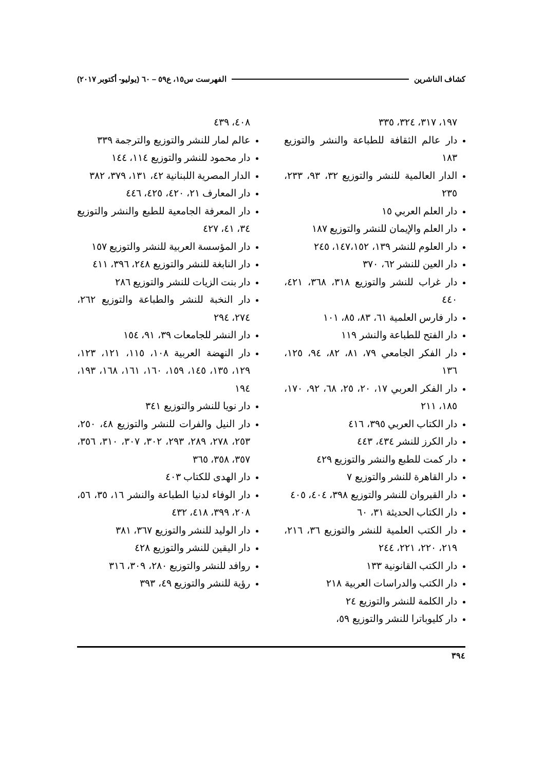كشاف الناشرين الفهرست س١٥، ع٥٩ – ٦٠ (يوليو- أكتوبر ٢٠١٧)
١٩٧، ٣١٧، ٣٢٤، ٣٣٥
دار عالم الثقافة للطباعة والنشر والتوزيع ١٨٣
الدار العالمية للنشر والتوزيع ٣٢، ٩٣، ٢٣٣، ٢٣٥
دار العلم العربي ١٥
دار العلم والإيمان للنشر والتوزيع ١٨٧
دار العلوم للنشر ١٣٩، ١٤٧،١٥٢، ٢٤٥
دار العين للنشر ٦٢، ٣٧٠
دار غراب للنشر والتوزيع ٣١٨، ٣٦٨، ٤٢١، ٤٤٠
دار فارس العلمية ٦١، ٨٣، ٨٥، ١٠١
دار الفتح للطباعة والنشر ١١٩
دار الفكر الجامعي ٧٩، ٨١، ٨٢، ٩٤، ١٢٥، ١٣٦
دار الفكر العربي ١٧، ٢٠، ٢٥، ٦٨، ٩٢، ١٧٠، ١٨٥، ٢١١
دار الكتاب العربي ٣٩٥، ٤١٦
دار الكرز للنشر ٤٣٤، ٤٤٣
دار كمت للطبع والنشر والتوزيع ٤٢٩
دار القاهرة للنشر والتوزيع ٧
دار القيروان للنشر والتوزيع ٣٩٨، ٤٠٤، ٤٠٥
دار الكتاب الحديثة ٣١، ٦٠
دار الكتب العلمية للنشر والتوزيع ٣٦، ٢١٦، ٢١٩، ٢٢٠، ٢٢١، ٢٤٤
دار الكتب القانونية ١٣٣
دار الكتب والدراسات العربية ٢١٨
دار الكلمة للنشر والتوزيع ٢٤
دار كليوباترا للنشر والتوزيع ٥٩،
٤٠٨، ٤٣٩
عالم لمار للنشر والتوزيع والترجمة ٣٣٩
دار محمود للنشر والتوزيع ١١٤، ١٤٤
الدار المصرية اللبنانية ٤٢، ١٣١، ٣٧٩، ٣٨٢
دار المعارف ٢١، ٤٢٠، ٤٢٥، ٤٤٦
دار المعرفة الجامعية للطبع والنشر والتوزيع ٣٤، ٤١، ٤٢٧
دار المؤسسة العربية للنشر والتوزيع ١٥٧
دار النابغة للنشر والتوزيع ٢٤٨، ٣٩٦، ٤١١
دار بنت الزيات للنشر والتوزيع ٢٨٦
دار النخبة للنشر والطباعة والتوزيع ٢٦٢، ٢٧٤، ٢٩٤
دار النشر للجامعات ٣٩، ٩١، ١٥٤
دار النهضة العربية ١٠٨، ١١٥، ١٢١، ١٢٣، ١٢٩، ١٣٥، ١٤٥، ١٥٩، ١٦٠، ١٦١، ١٦٨، ١٩٣، ١٩٤
دار نويا للنشر والتوزيع ٣٤١
دار النيل والفرات للنشر والتوزيع ٤٨، ٢٥٠، ٢٥٣، ٢٧٨، ٢٨٩، ٢٩٣، ٣٠٢، ٣٠٧، ٣١٠، ٣٥٦، ٣٥٧، ٣٥٨، ٣٦٥
دار الهدى للكتاب ٤٠٣
دار الوفاء لدنيا الطباعة والنشر ١٦، ٣٥، ٥٦، ٢٠٨، ٣٩٩، ٤١٨، ٤٣٢
دار الوليد للنشر والتوزيع ٣٦٧، ٣٨١
دار اليقين للنشر والتوزيع ٤٢٨
روافد للنشر والتوزيع ٢٨٠، ٣٠٩، ٣١٦
رؤية للنشر والتوزيع ٤٩، ٣٩٣
٣٩٤